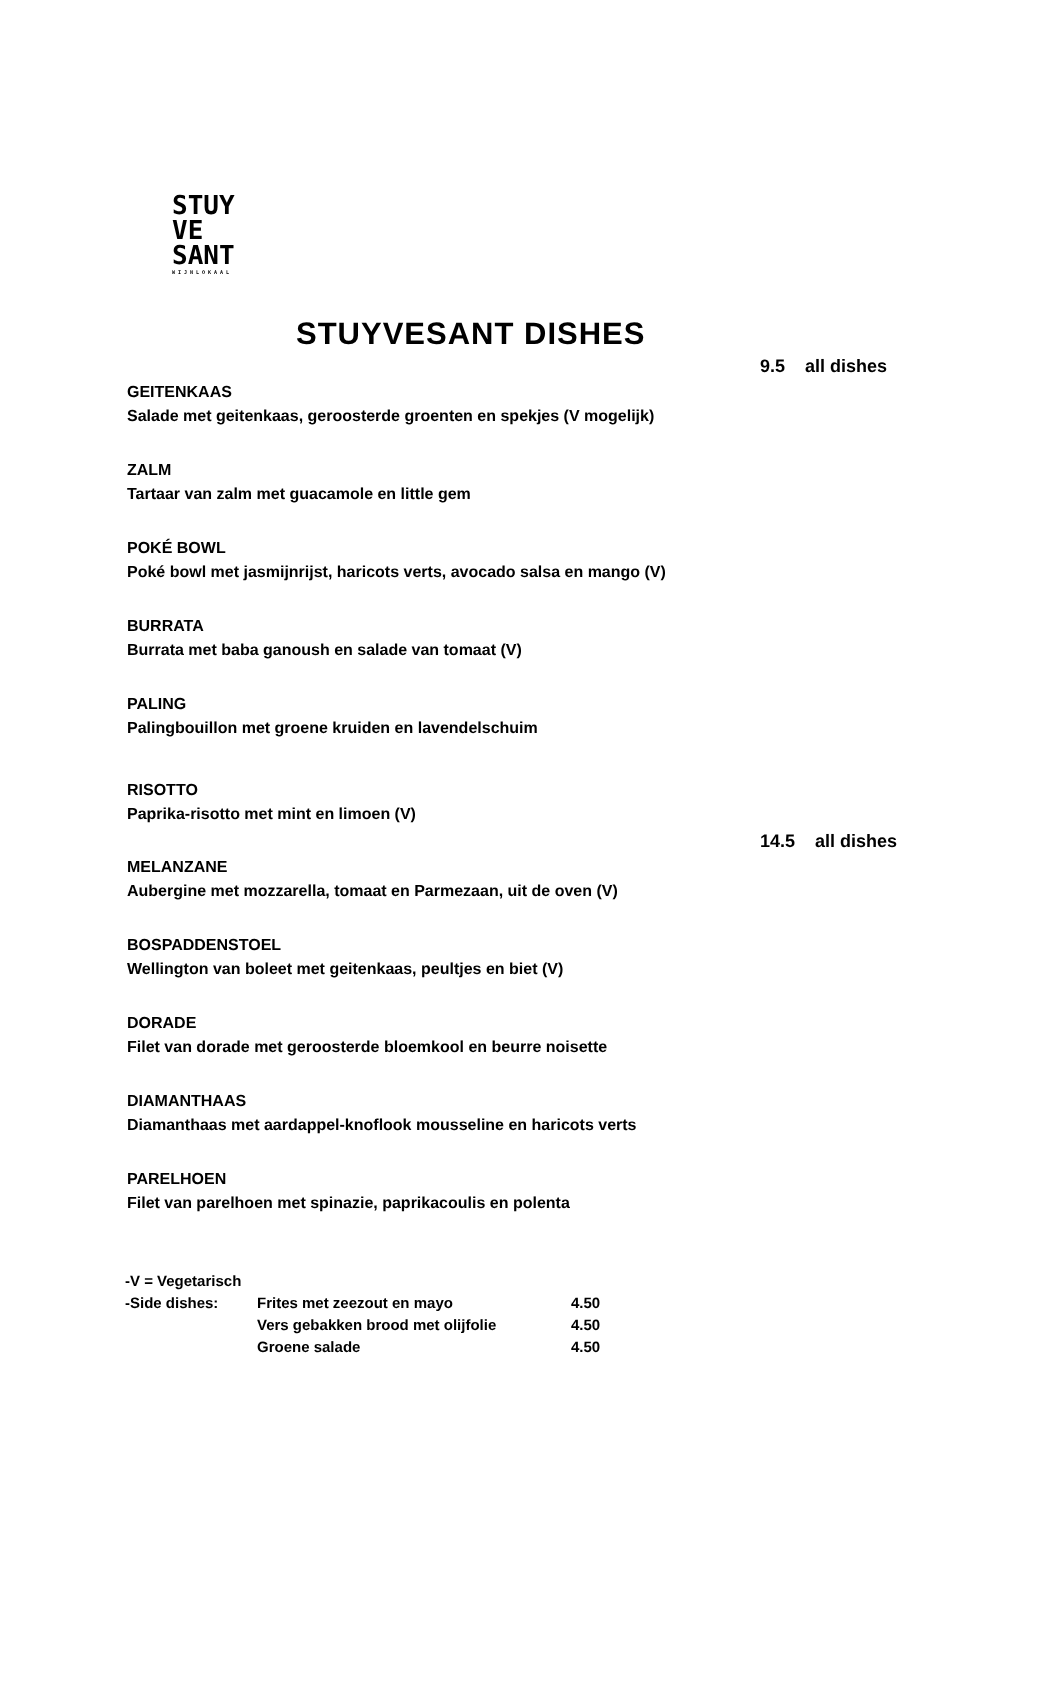STUY
VE
SANT
WIJNLOKAAL
STUYVESANT DISHES
9.5 all dishes
GEITENKAAS
Salade met geitenkaas, geroosterde groenten en spekjes (V mogelijk)
ZALM
Tartaar van zalm met guacamole en little gem
POKÉ BOWL
Poké bowl met jasmijnrijst, haricots verts, avocado salsa en mango (V)
BURRATA
Burrata met baba ganoush en salade van tomaat (V)
PALING
Palingbouillon met groene kruiden en lavendelschuim
RISOTTO
Paprika-risotto met mint en limoen (V)
14.5 all dishes
MELANZANE
Aubergine met mozzarella, tomaat en Parmezaan, uit de oven (V)
BOSPADDENSTOEL
Wellington van boleet met geitenkaas, peultjes en biet (V)
DORADE
Filet van dorade met geroosterde bloemkool en beurre noisette
DIAMANTHAAS
Diamanthaas met aardappel-knoflook mousseline en haricots verts
PARELHOEN
Filet van parelhoen met spinazie, paprikacoulis en polenta
| -V = Vegetarisch | | |
| -Side dishes: | Frites met zeezout en mayo | 4.50 |
| | Vers gebakken brood met olijfolie | 4.50 |
| | Groene salade | 4.50 |